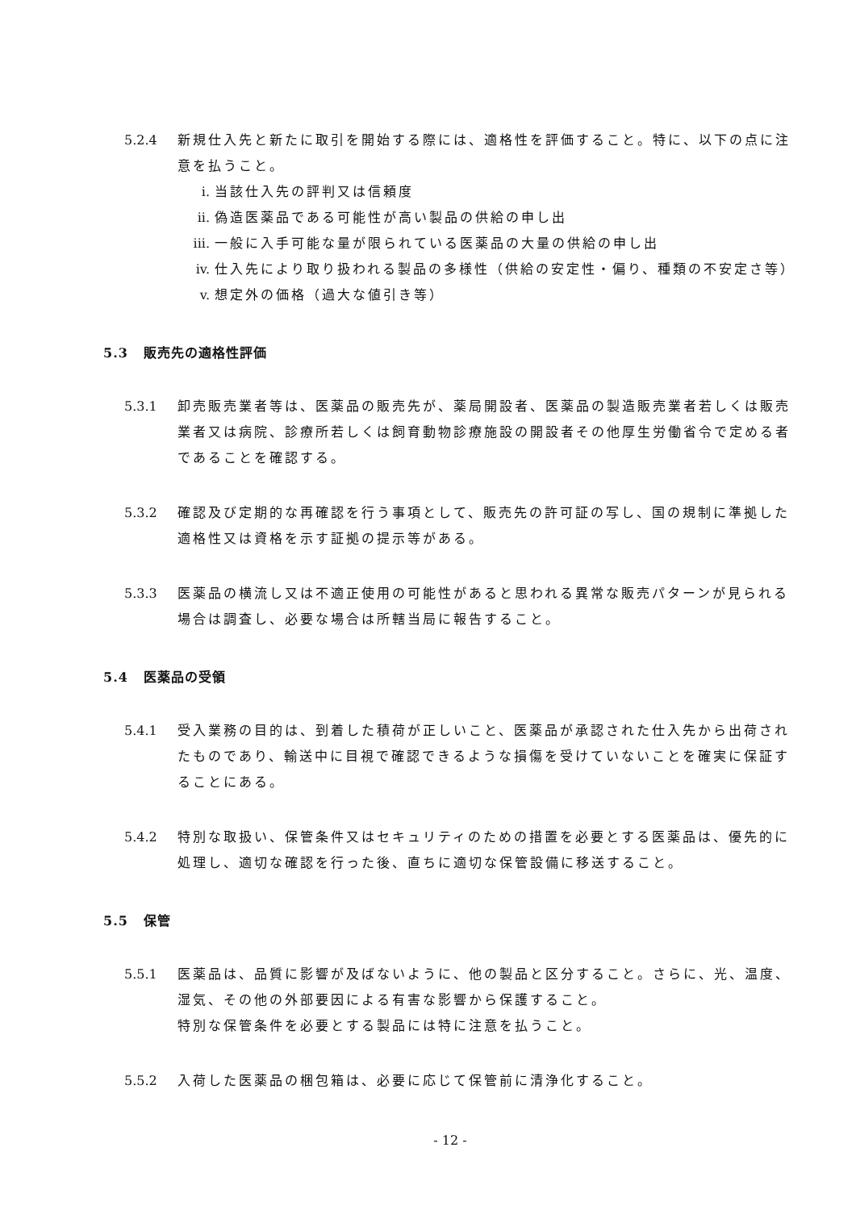5.2.4 新規仕入先と新たに取引を開始する際には、適格性を評価すること。特に、以下の点に注意を払うこと。
i. 当該仕入先の評判又は信頼度
ii. 偽造医薬品である可能性が高い製品の供給の申し出
iii.
一般に入手可能な量が限られている医薬品の大量の供給の申し出
iv. 仕入先により取り扱われる製品の多様性（供給の安定性・偏り、種類の不安定さ等）
v. 想定外の価格（過大な値引き等）
5.3 販売先の適格性評価
5.3.1 卸売販売業者等は、医薬品の販売先が、薬局開設者、医薬品の製造販売業者若しくは販売業者又は病院、診療所若しくは飼育動物診療施設の開設者その他厚生労働省令で定める者であることを確認する。
5.3.2 確認及び定期的な再確認を行う事項として、販売先の許可証の写し、国の規制に準拠した適格性又は資格を示す証拠の提示等がある。
5.3.3 医薬品の横流し又は不適正使用の可能性があると思われる異常な販売パターンが見られる場合は調査し、必要な場合は所轄当局に報告すること。
5.4 医薬品の受領
5.4.1 受入業務の目的は、到着した積荷が正しいこと、医薬品が承認された仕入先から出荷されたものであり、輸送中に目視で確認できるような損傷を受けていないことを確実に保証することにある。
5.4.2 特別な取扱い、保管条件又はセキュリティのための措置を必要とする医薬品は、優先的に処理し、適切な確認を行った後、直ちに適切な保管設備に移送すること。
5.5 保管
5.5.1 医薬品は、品質に影響が及ばないように、他の製品と区分すること。さらに、光、温度、湿気、その他の外部要因による有害な影響から保護すること。
特別な保管条件を必要とする製品には特に注意を払うこと。
5.5.2 入荷した医薬品の梱包箱は、必要に応じて保管前に清浄化すること。
- 12 -